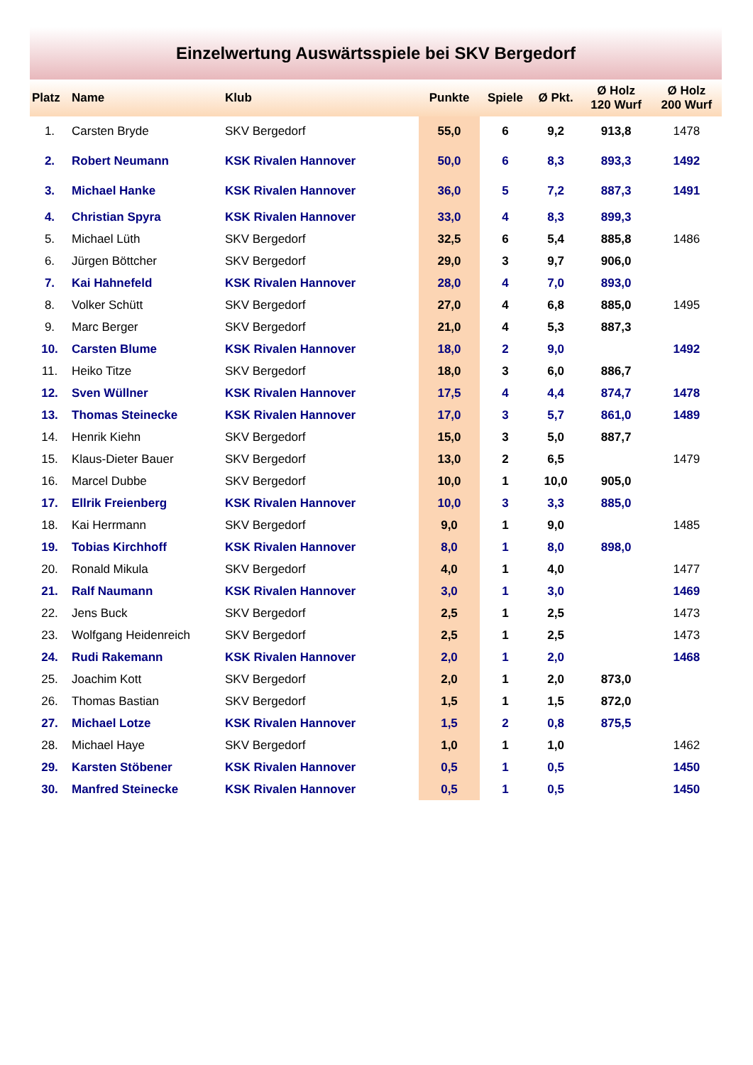Einzelwertung Auswärtsspiele bei SKV Bergedorf
| Platz | Name | Klub | Punkte | Spiele | Ø Pkt. | Ø Holz 120 Wurf | Ø Holz 200 Wurf |
| --- | --- | --- | --- | --- | --- | --- | --- |
| 1. | Carsten Bryde | SKV Bergedorf | 55,0 | 6 | 9,2 | 913,8 | 1478 |
| 2. | Robert Neumann | KSK Rivalen Hannover | 50,0 | 6 | 8,3 | 893,3 | 1492 |
| 3. | Michael Hanke | KSK Rivalen Hannover | 36,0 | 5 | 7,2 | 887,3 | 1491 |
| 4. | Christian Spyra | KSK Rivalen Hannover | 33,0 | 4 | 8,3 | 899,3 | |
| 5. | Michael Lüth | SKV Bergedorf | 32,5 | 6 | 5,4 | 885,8 | 1486 |
| 6. | Jürgen Böttcher | SKV Bergedorf | 29,0 | 3 | 9,7 | 906,0 | |
| 7. | Kai Hahnefeld | KSK Rivalen Hannover | 28,0 | 4 | 7,0 | 893,0 | |
| 8. | Volker Schütt | SKV Bergedorf | 27,0 | 4 | 6,8 | 885,0 | 1495 |
| 9. | Marc Berger | SKV Bergedorf | 21,0 | 4 | 5,3 | 887,3 | |
| 10. | Carsten Blume | KSK Rivalen Hannover | 18,0 | 2 | 9,0 | | 1492 |
| 11. | Heiko Titze | SKV Bergedorf | 18,0 | 3 | 6,0 | 886,7 | |
| 12. | Sven Wüllner | KSK Rivalen Hannover | 17,5 | 4 | 4,4 | 874,7 | 1478 |
| 13. | Thomas Steinecke | KSK Rivalen Hannover | 17,0 | 3 | 5,7 | 861,0 | 1489 |
| 14. | Henrik Kiehn | SKV Bergedorf | 15,0 | 3 | 5,0 | 887,7 | |
| 15. | Klaus-Dieter Bauer | SKV Bergedorf | 13,0 | 2 | 6,5 | | 1479 |
| 16. | Marcel Dubbe | SKV Bergedorf | 10,0 | 1 | 10,0 | 905,0 | |
| 17. | Ellrik Freienberg | KSK Rivalen Hannover | 10,0 | 3 | 3,3 | 885,0 | |
| 18. | Kai Herrmann | SKV Bergedorf | 9,0 | 1 | 9,0 | | 1485 |
| 19. | Tobias Kirchhoff | KSK Rivalen Hannover | 8,0 | 1 | 8,0 | 898,0 | |
| 20. | Ronald Mikula | SKV Bergedorf | 4,0 | 1 | 4,0 | | 1477 |
| 21. | Ralf Naumann | KSK Rivalen Hannover | 3,0 | 1 | 3,0 | | 1469 |
| 22. | Jens Buck | SKV Bergedorf | 2,5 | 1 | 2,5 | | 1473 |
| 23. | Wolfgang Heidenreich | SKV Bergedorf | 2,5 | 1 | 2,5 | | 1473 |
| 24. | Rudi Rakemann | KSK Rivalen Hannover | 2,0 | 1 | 2,0 | | 1468 |
| 25. | Joachim Kott | SKV Bergedorf | 2,0 | 1 | 2,0 | 873,0 | |
| 26. | Thomas Bastian | SKV Bergedorf | 1,5 | 1 | 1,5 | 872,0 | |
| 27. | Michael Lotze | KSK Rivalen Hannover | 1,5 | 2 | 0,8 | 875,5 | |
| 28. | Michael Haye | SKV Bergedorf | 1,0 | 1 | 1,0 | | 1462 |
| 29. | Karsten Stöbener | KSK Rivalen Hannover | 0,5 | 1 | 0,5 | | 1450 |
| 30. | Manfred Steinecke | KSK Rivalen Hannover | 0,5 | 1 | 0,5 | | 1450 |